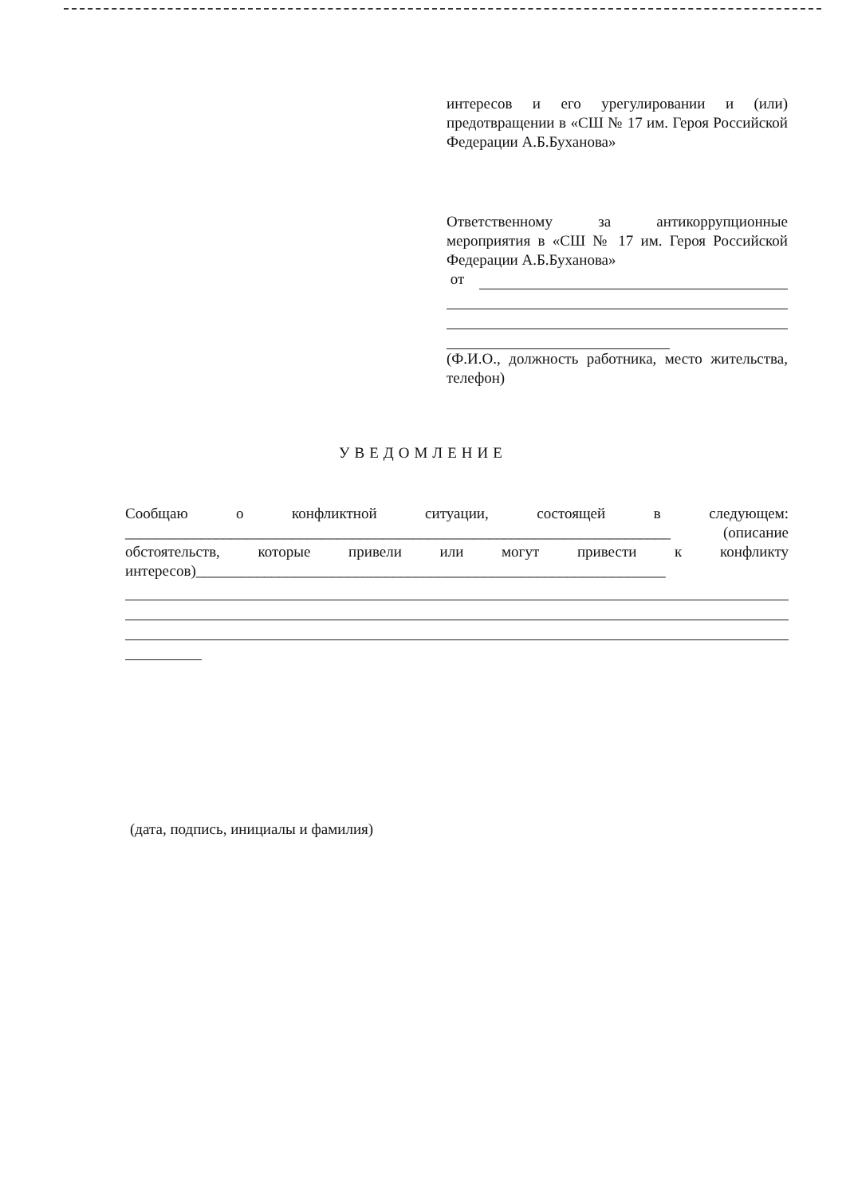интересов и его урегулировании и (или) предотвращении в «СШ № 17 им. Героя Российской Федерации А.Б.Буханова»
Ответственному за антикоррупционные мероприятия в «СШ № 17 им. Героя Российской Федерации А.Б.Буханова»
от
(Ф.И.О., должность работника, место жительства, телефон)
УВЕДОМЛЕНИЕ
Сообщаю о конфликтной ситуации, состоящей в следующем: ________________________________________________________________________ (описание обстоятельств, которые привели или могут привести к конфликту интересов)______________________________________________________________
(дата, подпись, инициалы и фамилия)